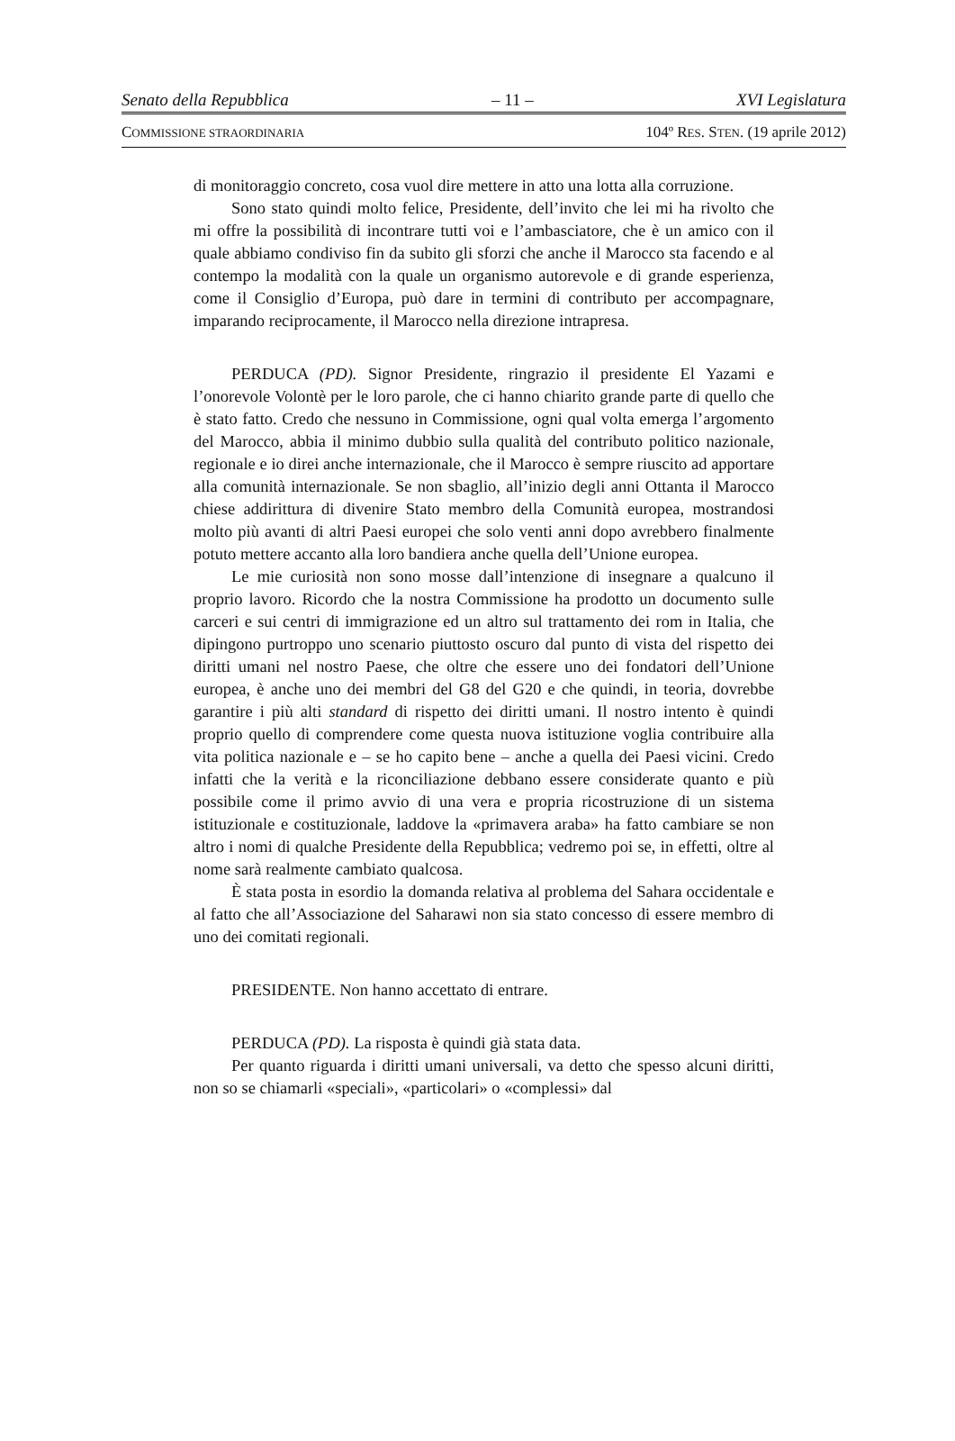Senato della Repubblica – 11 – XVI Legislatura
COMMISSIONE STRAORDINARIA 104º RES. STEN. (19 aprile 2012)
di monitoraggio concreto, cosa vuol dire mettere in atto una lotta alla corruzione.
Sono stato quindi molto felice, Presidente, dell’invito che lei mi ha rivolto che mi offre la possibilità di incontrare tutti voi e l’ambasciatore, che è un amico con il quale abbiamo condiviso fin da subito gli sforzi che anche il Marocco sta facendo e al contempo la modalità con la quale un organismo autorevole e di grande esperienza, come il Consiglio d’Europa, può dare in termini di contributo per accompagnare, imparando reciprocamente, il Marocco nella direzione intrapresa.
PERDUCA (PD). Signor Presidente, ringrazio il presidente El Yazami e l’onorevole Volontè per le loro parole, che ci hanno chiarito grande parte di quello che è stato fatto. Credo che nessuno in Commissione, ogni qual volta emerga l’argomento del Marocco, abbia il minimo dubbio sulla qualità del contributo politico nazionale, regionale e io direi anche internazionale, che il Marocco è sempre riuscito ad apportare alla comunità internazionale. Se non sbaglio, all’inizio degli anni Ottanta il Marocco chiese addirittura di divenire Stato membro della Comunità europea, mostrandosi molto più avanti di altri Paesi europei che solo venti anni dopo avrebbero finalmente potuto mettere accanto alla loro bandiera anche quella dell’Unione europea.
Le mie curiosità non sono mosse dall’intenzione di insegnare a qualcuno il proprio lavoro. Ricordo che la nostra Commissione ha prodotto un documento sulle carceri e sui centri di immigrazione ed un altro sul trattamento dei rom in Italia, che dipingono purtroppo uno scenario piuttosto oscuro dal punto di vista del rispetto dei diritti umani nel nostro Paese, che oltre che essere uno dei fondatori dell’Unione europea, è anche uno dei membri del G8 del G20 e che quindi, in teoria, dovrebbe garantire i più alti standard di rispetto dei diritti umani. Il nostro intento è quindi proprio quello di comprendere come questa nuova istituzione voglia contribuire alla vita politica nazionale e – se ho capito bene – anche a quella dei Paesi vicini. Credo infatti che la verità e la riconciliazione debbano essere considerate quanto e più possibile come il primo avvio di una vera e propria ricostruzione di un sistema istituzionale e costituzionale, laddove la «primavera araba» ha fatto cambiare se non altro i nomi di qualche Presidente della Repubblica; vedremo poi se, in effetti, oltre al nome sarà realmente cambiato qualcosa.
È stata posta in esordio la domanda relativa al problema del Sahara occidentale e al fatto che all’Associazione del Saharawi non sia stato concesso di essere membro di uno dei comitati regionali.
PRESIDENTE. Non hanno accettato di entrare.
PERDUCA (PD). La risposta è quindi già stata data.
Per quanto riguarda i diritti umani universali, va detto che spesso alcuni diritti, non so se chiamarli «speciali», «particolari» o «complessi» dal